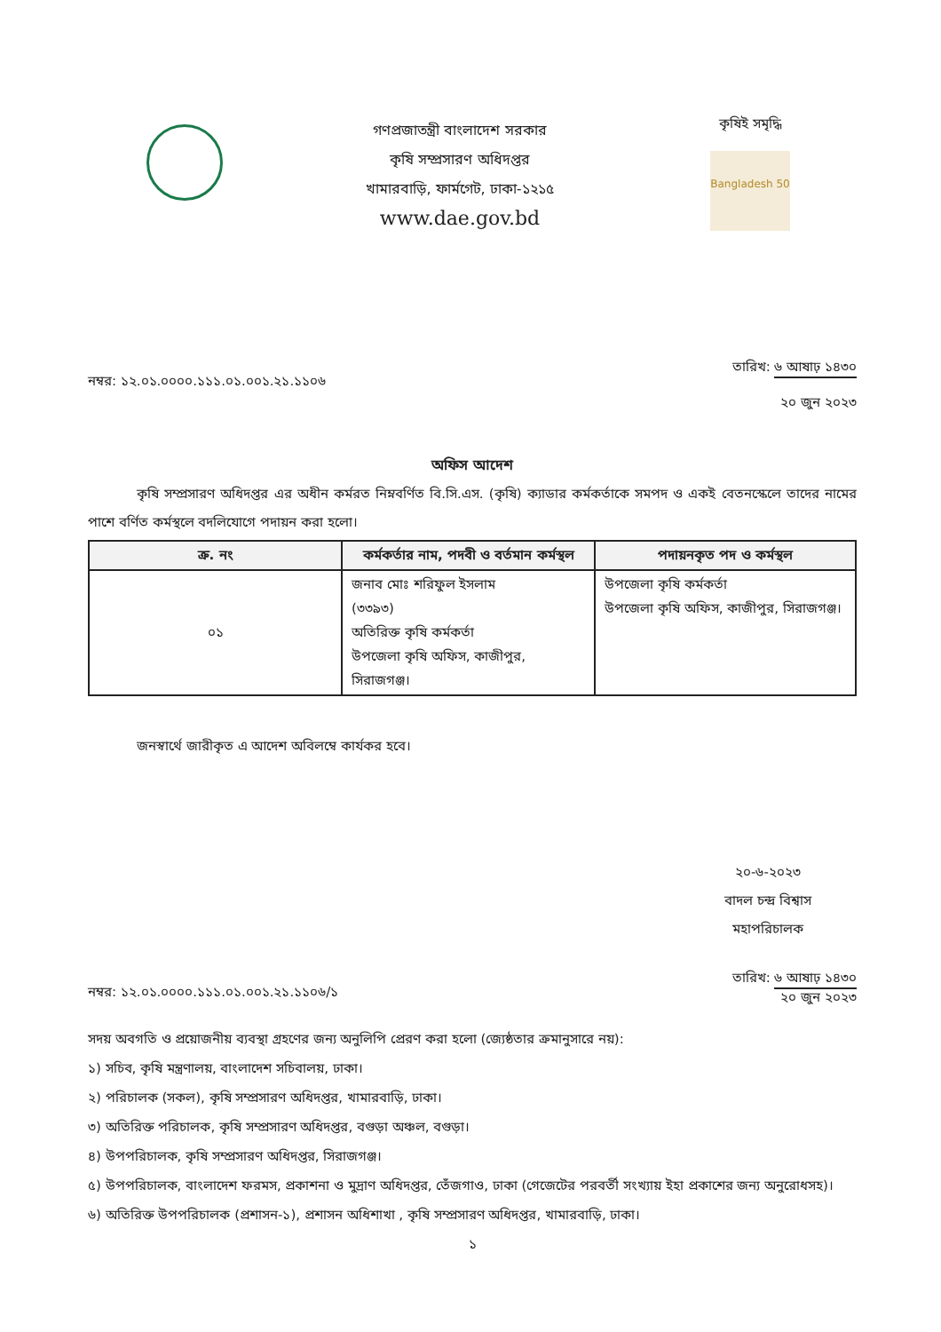গণপ্রজাতন্ত্রী বাংলাদেশ সরকার
কৃষি সম্প্রসারণ অধিদপ্তর
খামারবাড়ি, ফার্মগেট, ঢাকা-১২১৫
www.dae.gov.bd
কৃষিই সমৃদ্ধি
Bangladesh 50
নম্বর: ১২.০১.০০০০.১১১.০১.০০১.২১.১১০৬
তারিখ: ৬ আষাঢ় ১৪৩০
২০ জুন ২০২৩
অফিস আদেশ
কৃষি সম্প্রসারণ অধিদপ্তর এর অধীন কর্মরত নিম্নবর্ণিত বি.সি.এস. (কৃষি) ক্যাডার কর্মকর্তাকে সমপদ ও একই বেতনস্কেলে তাদের নামের পাশে বর্ণিত কর্মস্থলে বদলিযোগে পদায়ন করা হলো।
| ক্র. নং | কর্মকর্তার নাম, পদবী ও বর্তমান কর্মস্থল | পদায়নকৃত পদ ও কর্মস্থল |
| --- | --- | --- |
| ০১ | জনাব মোঃ শরিফুল ইসলাম (৩৩৯৩) অতিরিক্ত কৃষি কর্মকর্তা উপজেলা কৃষি অফিস, কাজীপুর, সিরাজগঞ্জ। | উপজেলা কৃষি কর্মকর্তা উপজেলা কৃষি অফিস, কাজীপুর, সিরাজগঞ্জ। |
জনস্বার্থে জারীকৃত এ আদেশ অবিলম্বে কার্যকর হবে।
২০-৬-২০২৩
বাদল চন্দ্র বিশ্বাস
মহাপরিচালক
নম্বর: ১২.০১.০০০০.১১১.০১.০০১.২১.১১০৬/১
তারিখ: ৬ আষাঢ় ১৪৩০
২০ জুন ২০২৩
সদয় অবগতি ও প্রয়োজনীয় ব্যবস্থা গ্রহণের জন্য অনুলিপি প্রেরণ করা হলো (জ্যেষ্ঠতার ক্রমানুসারে নয়):
১) সচিব, কৃষি মন্ত্রণালয়, বাংলাদেশ সচিবালয়, ঢাকা।
২) পরিচালক (সকল), কৃষি সম্প্রসারণ অধিদপ্তর, খামারবাড়ি, ঢাকা।
৩) অতিরিক্ত পরিচালক, কৃষি সম্প্রসারণ অধিদপ্তর, বগুড়া অঞ্চল, বগুড়া।
৪) উপপরিচালক, কৃষি সম্প্রসারণ অধিদপ্তর, সিরাজগঞ্জ।
৫) উপপরিচালক, বাংলাদেশ ফরমস, প্রকাশনা ও মুদ্রাণ অধিদপ্তর, তেঁজগাও, ঢাকা (গেজেটের পরবর্তী সংখ্যায় ইহা প্রকাশের জন্য অনুরোধসহ)।
৬) অতিরিক্ত উপপরিচালক (প্রশাসন-১), প্রশাসন অধিশাখা , কৃষি সম্প্রসারণ অধিদপ্তর, খামারবাড়ি, ঢাকা।
১